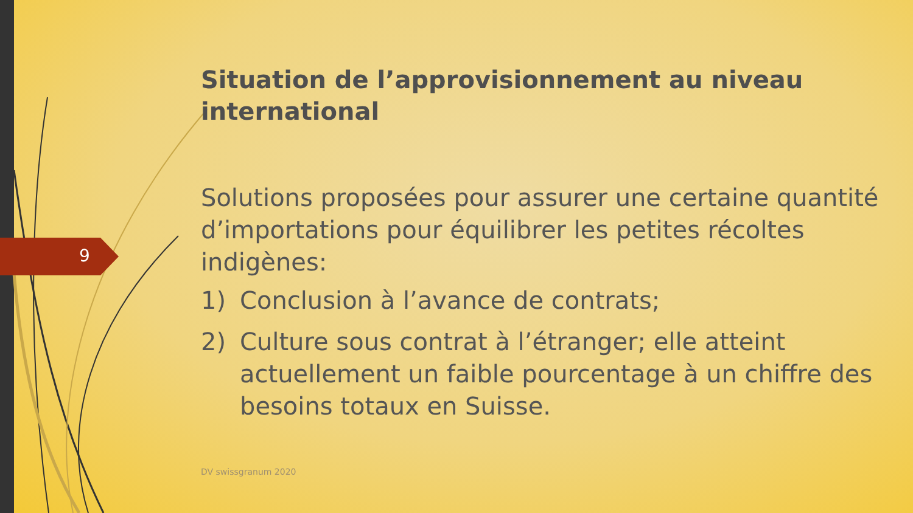9
Situation de l’approvisionnement au niveau international
Solutions proposées pour assurer une certaine quantité d’importations pour équilibrer les petites récoltes indigènes:
1) Conclusion à l’avance de contrats;
2) Culture sous contrat à l’étranger; elle atteint actuellement un faible pourcentage à un chiffre des besoins totaux en Suisse.
DV swissgranum 2020